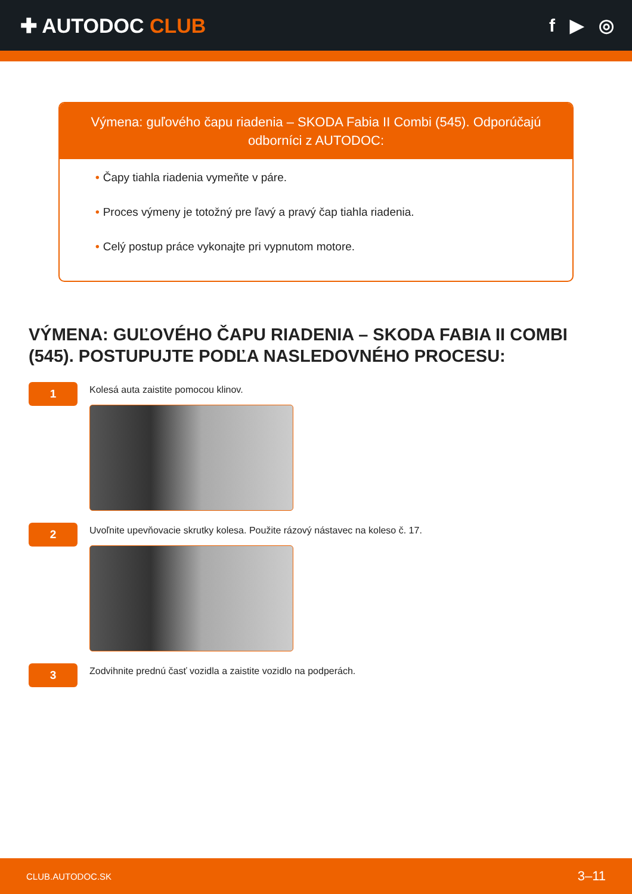✚ AUTODOC CLUB f ▶ ◎
Výmena: guľového čapu riadenia – SKODA Fabia II Combi (545). Odporúčajú odborníci z AUTODOC:
• Čapy tiahla riadenia vymeňte v páre.
• Proces výmeny je totožný pre ľavý a pravý čap tiahla riadenia.
• Celý postup práce vykonajte pri vypnutom motore.
VÝMENA: GUĽOVÉHO ČAPU RIADENIA – SKODA FABIA II COMBI (545). POSTUPUJTE PODĽA NASLEDOVNÉHO PROCESU:
1
Kolesá auta zaistite pomocou klinov.
2
Uvoľnite upevňovacie skrutky kolesa. Použite rázový nástavec na koleso č. 17.
3
Zodvihnite prednú časť vozidla a zaistite vozidlo na podperách.
CLUB.AUTODOC.SK 3–11